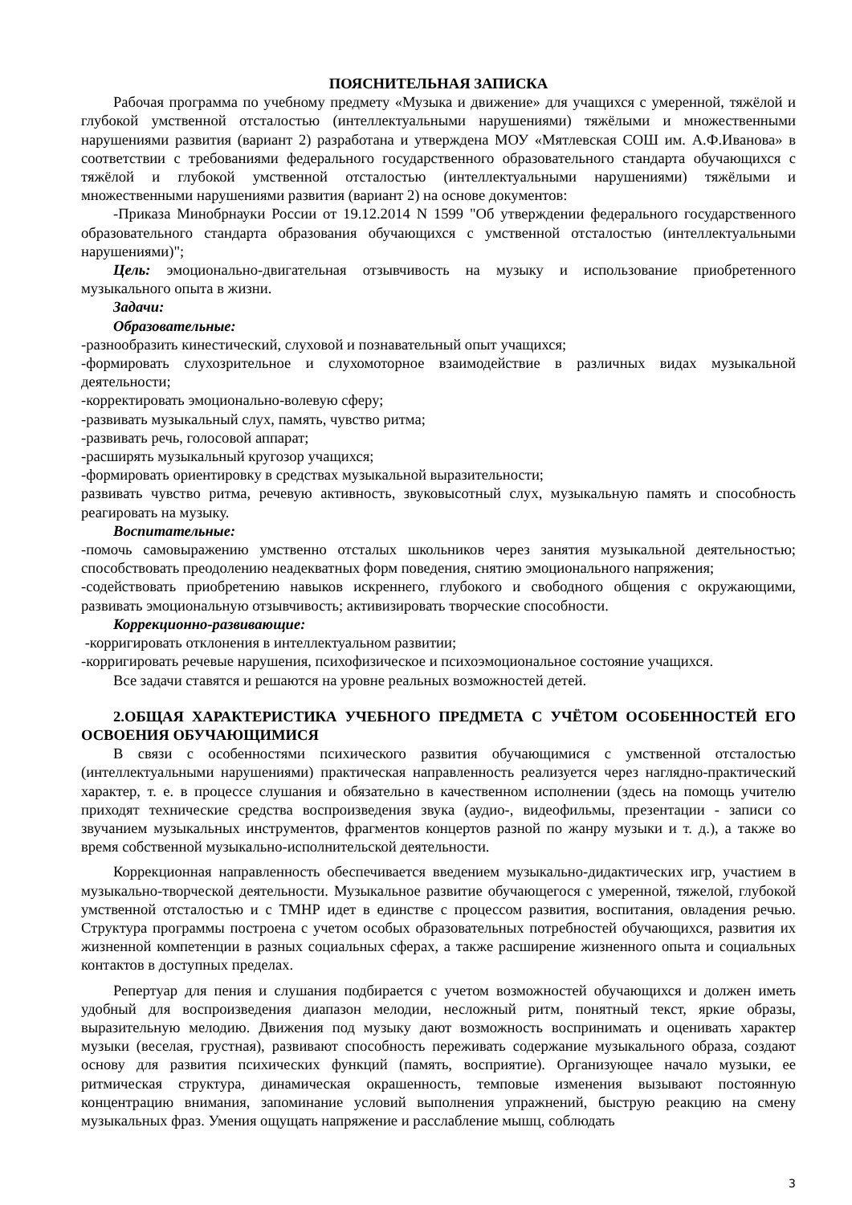ПОЯСНИТЕЛЬНАЯ ЗАПИСКА
Рабочая программа по учебному предмету «Музыка и движение» для учащихся с умеренной, тяжёлой и глубокой умственной отсталостью (интеллектуальными нарушениями) тяжёлыми и множественными нарушениями развития (вариант 2) разработана и утверждена МОУ «Мятлевская СОШ им. А.Ф.Иванова» в соответствии с требованиями федерального государственного образовательного стандарта обучающихся с тяжёлой и глубокой умственной отсталостью (интеллектуальными нарушениями) тяжёлыми и множественными нарушениями развития (вариант 2) на основе документов:
-Приказа Минобрнауки России от 19.12.2014 N 1599 "Об утверждении федерального государственного образовательного стандарта образования обучающихся с умственной отсталостью (интеллектуальными нарушениями)";
Цель: эмоционально-двигательная отзывчивость на музыку и использование приобретенного музыкального опыта в жизни.
Задачи:
Образовательные:
-разнообразить кинестический, слуховой и познавательный опыт учащихся;
-формировать слухозрительное и слухомоторное взаимодействие в различных видах музыкальной деятельности;
-корректировать эмоционально-волевую сферу;
-развивать музыкальный слух, память, чувство ритма;
-развивать речь, голосовой аппарат;
-расширять музыкальный кругозор учащихся;
-формировать ориентировку в средствах музыкальной выразительности;
развивать чувство ритма, речевую активность, звуковысотный слух, музыкальную память и способность реагировать на музыку.
Воспитательные:
-помочь самовыражению умственно отсталых школьников через занятия музыкальной деятельностью; способствовать преодолению неадекватных форм поведения, снятию эмоционального напряжения;
-содействовать приобретению навыков искреннего, глубокого и свободного общения с окружающими, развивать эмоциональную отзывчивость; активизировать творческие способности.
Коррекционно-развивающие:
-корригировать отклонения в интеллектуальном развитии;
-корригировать речевые нарушения, психофизическое и психоэмоциональное состояние учащихся.
Все задачи ставятся и решаются на уровне реальных возможностей детей.
2.ОБЩАЯ ХАРАКТЕРИСТИКА УЧЕБНОГО ПРЕДМЕТА С УЧЁТОМ ОСОБЕННОСТЕЙ ЕГО ОСВОЕНИЯ ОБУЧАЮЩИМИСЯ
В связи с особенностями психического развития обучающимися с умственной отсталостью (интеллектуальными нарушениями) практическая направленность реализуется через наглядно-практический характер, т. е. в процессе слушания и обязательно в качественном исполнении (здесь на помощь учителю приходят технические средства воспроизведения звука (аудио-, видеофильмы, презентации - записи со звучанием музыкальных инструментов, фрагментов концертов разной по жанру музыки и т. д.), а также во время собственной музыкально-исполнительской деятельности.
Коррекционная направленность обеспечивается введением музыкально-дидактических игр, участием в музыкально-творческой деятельности. Музыкальное развитие обучающегося с умеренной, тяжелой, глубокой умственной отсталостью и с ТМНР идет в единстве с процессом развития, воспитания, овладения речью. Структура программы построена с учетом особых образовательных потребностей обучающихся, развития их жизненной компетенции в разных социальных сферах, а также расширение жизненного опыта и социальных контактов в доступных пределах.
Репертуар для пения и слушания подбирается с учетом возможностей обучающихся и должен иметь удобный для воспроизведения диапазон мелодии, несложный ритм, понятный текст, яркие образы, выразительную мелодию. Движения под музыку дают возможность воспринимать и оценивать характер музыки (веселая, грустная), развивают способность переживать содержание музыкального образа, создают основу для развития психических функций (память, восприятие). Организующее начало музыки, ее ритмическая структура, динамическая окрашенность, темповые изменения вызывают постоянную концентрацию внимания, запоминание условий выполнения упражнений, быструю реакцию на смену музыкальных фраз. Умения ощущать напряжение и расслабление мышц, соблюдать
3